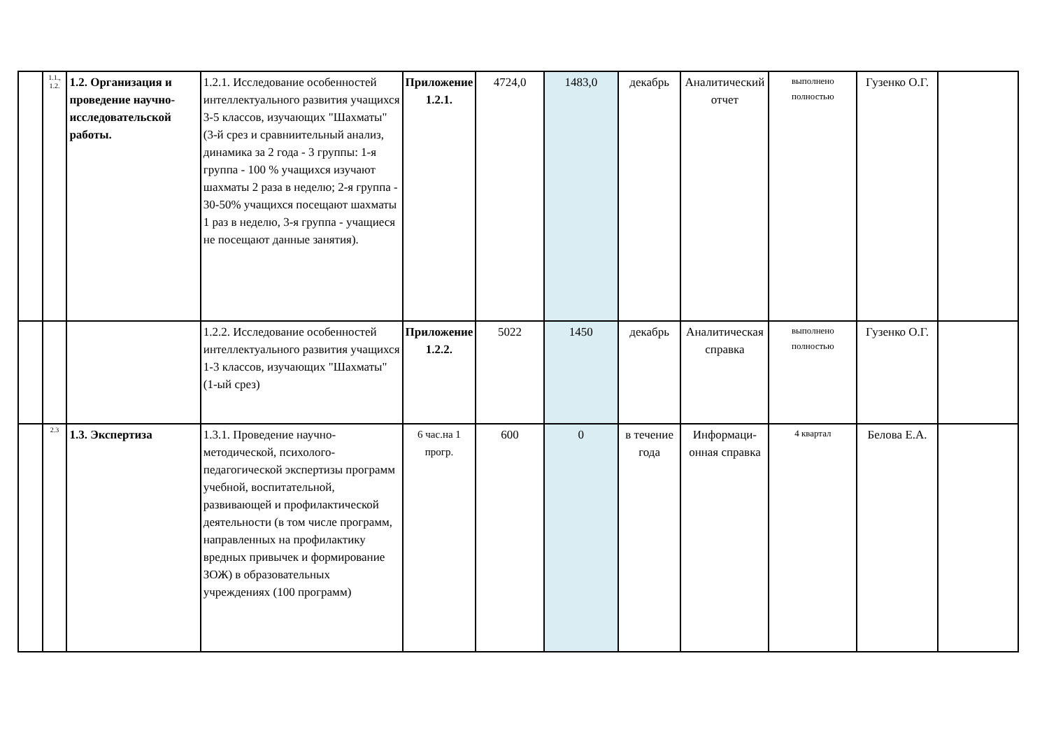| | 1.1., 1.2. | 1.2. Организация и проведение научно-исследовательской работы. | 1.2.1. Исследование особенностей интеллектуального развития учащихся 3-5 классов, изучающих "Шахматы" (3-й срез и сравниительный анализ, динамика за 2 года - 3 группы: 1-я группа - 100 % учащихся изучают шахматы 2 раза в неделю; 2-я группа - 30-50% учащихся посещают шахматы 1 раз в неделю, 3-я группа - учащиеся не посещают данные занятия). | Приложение 1.2.1. | 4724,0 | 1483,0 | декабрь | Аналитический отчет | выполнено полностью | Гузенко О.Г. | |
| | | | 1.2.2. Исследование особенностей интеллектуального развития учащихся 1-3 классов, изучающих "Шахматы" (1-ый срез) | Приложение 1.2.2. | 5022 | 1450 | декабрь | Аналитическая справка | выполнено полностью | Гузенко О.Г. | |
| | 2.3 | 1.3. Экспертиза | 1.3.1. Проведение научно-методической, психолого-педагогической экспертизы программ учебной, воспитательной, развивающей и профилактической деятельности (в том числе программ, направленных на профилактику вредных привычек и формирование ЗОЖ) в образовательных учреждениях (100 программ) | 6 час.на 1 прогр. | 600 | 0 | в течение года | Информаци-онная справка | 4 квартал | Белова Е.А. | |